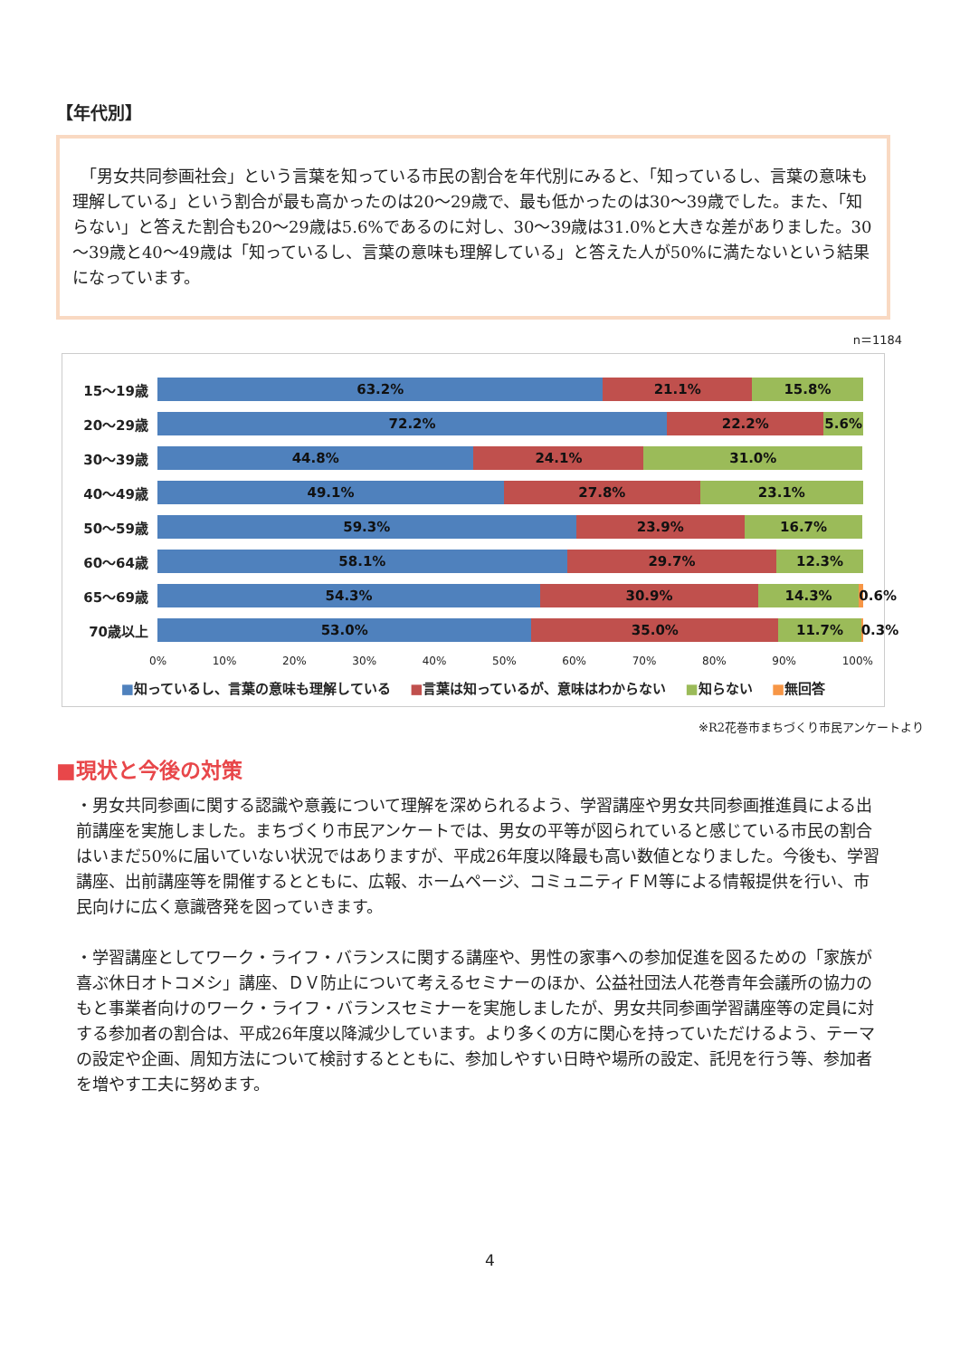【年代別】
　「男女共同参画社会」という言葉を知っている市民の割合を年代別にみると、「知っているし、言葉の意味も理解している」という割合が最も高かったのは20～29歳で、最も低かったのは30～39歳でした。また、「知らない」と答えた割合も20～29歳は5.6%であるのに対し、30～39歳は31.0%と大きな差がありました。30～39歳と40～49歳は「知っているし、言葉の意味も理解している」と答えた人が50%に満たないという結果になっています。
n＝1184
15～19歳
63.2% 21.1% 15.8%
20～29歳
72.2% 22.2% 5.6%
30～39歳
44.8% 24.1% 31.0%
40～49歳
49.1% 27.8% 23.1%
50～59歳
59.3% 23.9% 16.7%
60～64歳
58.1% 29.7% 12.3%
65～69歳
54.3% 30.9% 14.3% 0.6%
70歳以上
53.0% 35.0% 11.7% 0.3%
0% 10% 20% 30% 40% 50% 60% 70% 80% 90% 100%
■知っているし、言葉の意味も理解している ■言葉は知っているが、意味はわからない ■知らない ■無回答
※R2花巻市まちづくり市民アンケートより
■現状と今後の対策
・男女共同参画に関する認識や意義について理解を深められるよう、学習講座や男女共同参画推進員による出前講座を実施しました。まちづくり市民アンケートでは、男女の平等が図られていると感じている市民の割合はいまだ50%に届いていない状況ではありますが、平成26年度以降最も高い数値となりました。今後も、学習講座、出前講座等を開催するとともに、広報、ホームページ、コミュニティＦＭ等による情報提供を行い、市民向けに広く意識啓発を図っていきます。
・学習講座としてワーク・ライフ・バランスに関する講座や、男性の家事への参加促進を図るための「家族が喜ぶ休日オトコメシ」講座、ＤＶ防止について考えるセミナーのほか、公益社団法人花巻青年会議所の協力のもと事業者向けのワーク・ライフ・バランスセミナーを実施しましたが、男女共同参画学習講座等の定員に対する参加者の割合は、平成26年度以降減少しています。より多くの方に関心を持っていただけるよう、テーマの設定や企画、周知方法について検討するとともに、参加しやすい日時や場所の設定、託児を行う等、参加者を増やす工夫に努めます。
4